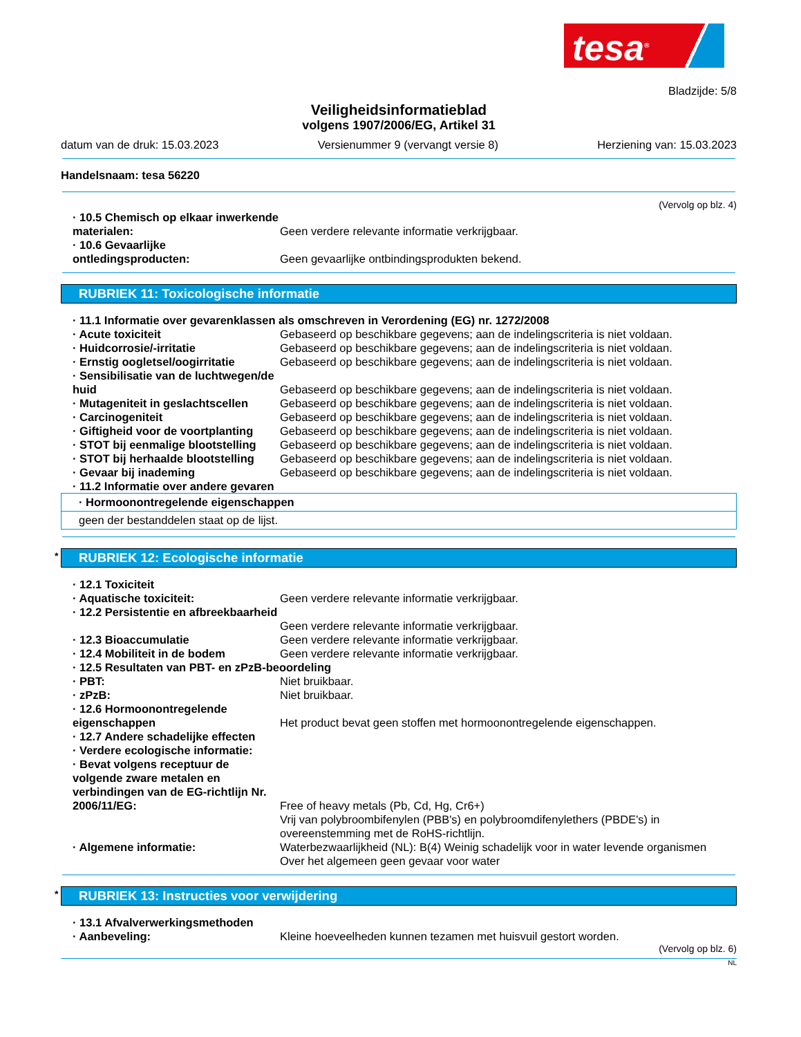tesa<sup>®</sup>
Bladzijde: 5/8
Veiligheidsinformatieblad
volgens 1907/2006/EG, Artikel 31
datum van de druk: 15.03.2023 Versienummer 9 (vervangt versie 8) Herziening van: 15.03.2023
Handelsnaam: tesa 56220
(Vervolg op blz. 4)
· 10.5 Chemisch op elkaar inwerkende materialen:
Geen verdere relevante informatie verkrijgbaar.
· 10.6 Gevaarlijke ontledingsproducten:
Geen gevaarlijke ontbindingsprodukten bekend.
RUBRIEK 11: Toxicologische informatie
· 11.1 Informatie over gevarenklassen als omschreven in Verordening (EG) nr. 1272/2008
· Acute toxiciteit Gebaseerd op beschikbare gegevens; aan de indelingscriteria is niet voldaan.
· Huidcorrosie/-irritatie Gebaseerd op beschikbare gegevens; aan de indelingscriteria is niet voldaan.
· Ernstig oogletsel/oogirritatie
Gebaseerd op beschikbare gegevens; aan de indelingscriteria is niet voldaan.
· Sensibilisatie van de luchtwegen/de huid
Gebaseerd op beschikbare gegevens; aan de indelingscriteria is niet voldaan.
· Mutageniteit in geslachtscellen
Gebaseerd op beschikbare gegevens; aan de indelingscriteria is niet voldaan.
· Carcinogeniteit Gebaseerd op beschikbare gegevens; aan de indelingscriteria is niet voldaan.
· Giftigheid voor de voortplanting
Gebaseerd op beschikbare gegevens; aan de indelingscriteria is niet voldaan.
· STOT bij eenmalige blootstelling
Gebaseerd op beschikbare gegevens; aan de indelingscriteria is niet voldaan.
· STOT bij herhaalde blootstelling
Gebaseerd op beschikbare gegevens; aan de indelingscriteria is niet voldaan.
· Gevaar bij inademing Gebaseerd op beschikbare gegevens; aan de indelingscriteria is niet voldaan.
· 11.2 Informatie over andere gevaren
· Hormoonontregelende eigenschappen
geen der bestanddelen staat op de lijst.
* RUBRIEK 12: Ecologische informatie
· 12.1 Toxiciteit
· Aquatische toxiciteit: Geen verdere relevante informatie verkrijgbaar.
· 12.2 Persistentie en afbreekbaarheid
Geen verdere relevante informatie verkrijgbaar.
· 12.3 Bioaccumulatie Geen verdere relevante informatie verkrijgbaar.
· 12.4 Mobiliteit in de bodem Geen verdere relevante informatie verkrijgbaar.
· 12.5 Resultaten van PBT- en zPzB-beoordeling
· PBT: Niet bruikbaar.
· zPzB: Niet bruikbaar.
· 12.6 Hormoonontregelende eigenschappen
Het product bevat geen stoffen met hormoonontregelende eigenschappen.
· 12.7 Andere schadelijke effecten
· Verdere ecologische informatie:
· Bevat volgens receptuur de volgende zware metalen en verbindingen van de EG-richtlijn Nr. 2006/11/EG:
Free of heavy metals (Pb, Cd, Hg, Cr6+)
Vrij van polybroombifenylen (PBB's) en polybroomdifenylethers (PBDE's) in overeenstemming met de RoHS-richtlijn.
· Algemene informatie: Waterbezwaarlijkheid (NL): B(4) Weinig schadelijk voor in water levende organismen
Over het algemeen geen gevaar voor water
* RUBRIEK 13: Instructies voor verwijdering
· 13.1 Afvalverwerkingsmethoden
· Aanbeveling: Kleine hoeveelheden kunnen tezamen met huisvuil gestort worden.
(Vervolg op blz. 6)
NL